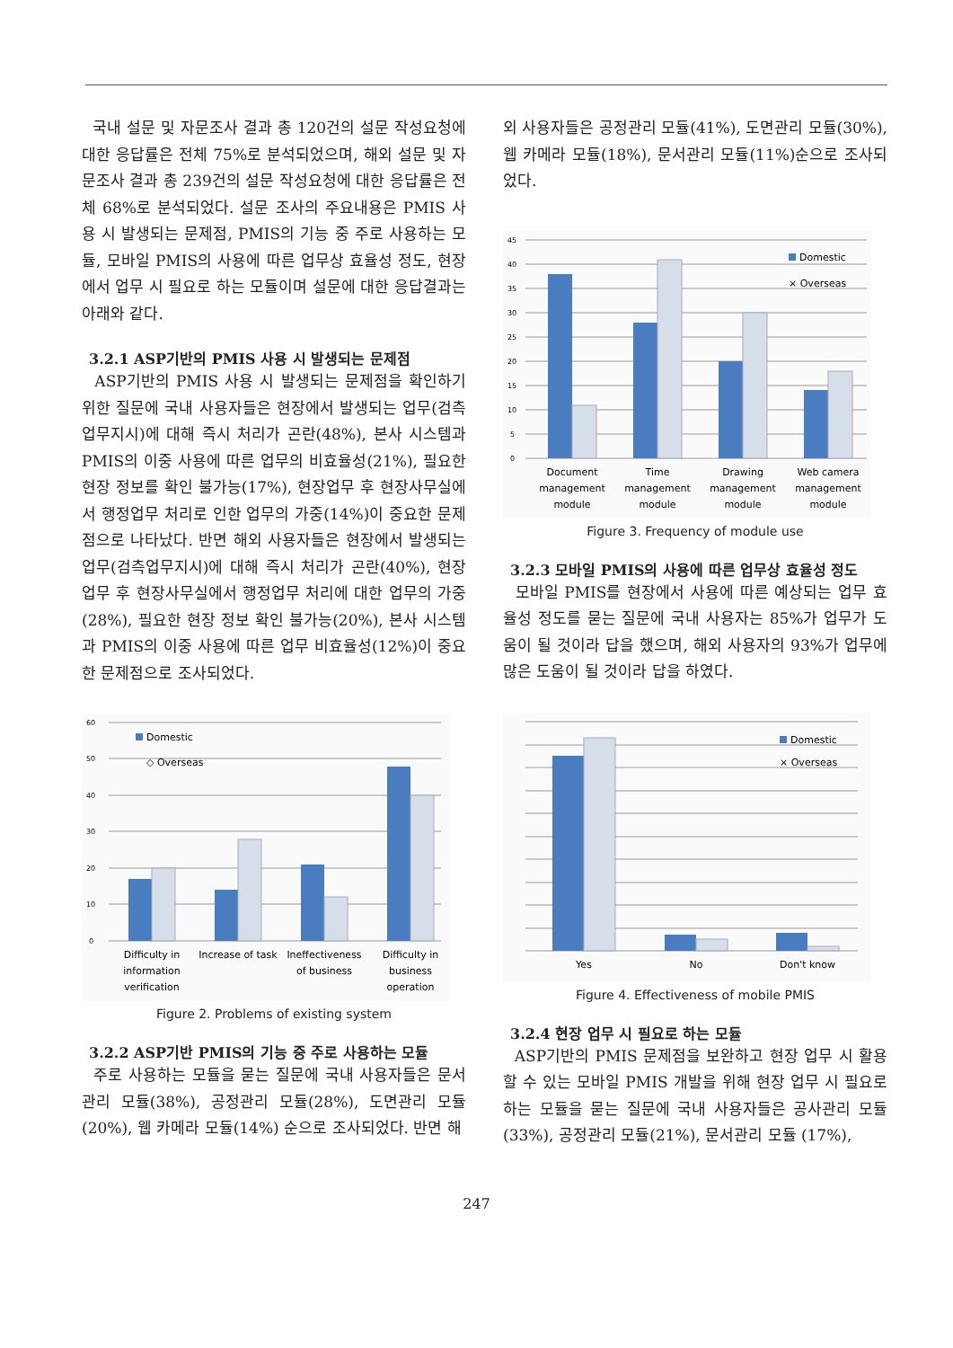국내 설문 및 자문조사 결과 총 120건의 설문 작성요청에 대한 응답률은 전체 75%로 분석되었으며, 해외 설문 및 자문조사 결과 총 239건의 설문 작성요청에 대한 응답률은 전체 68%로 분석되었다. 설문 조사의 주요내용은 PMIS 사용 시 발생되는 문제점, PMIS의 기능 중 주로 사용하는 모듈, 모바일 PMIS의 사용에 따른 업무상 효율성 정도, 현장에서 업무 시 필요로 하는 모듈이며 설문에 대한 응답결과는 아래와 같다.
3.2.1 ASP기반의 PMIS 사용 시 발생되는 문제점
ASP기반의 PMIS 사용 시 발생되는 문제점을 확인하기 위한 질문에 국내 사용자들은 현장에서 발생되는 업무(검측업무지시)에 대해 즉시 처리가 곤란(48%), 본사 시스템과 PMIS의 이중 사용에 따른 업무의 비효율성(21%), 필요한 현장 정보를 확인 불가능(17%), 현장업무 후 현장사무실에서 행정업무 처리로 인한 업무의 가중(14%)이 중요한 문제점으로 나타났다. 반면 해외 사용자들은 현장에서 발생되는 업무(검측업무지시)에 대해 즉시 처리가 곤란(40%), 현장업무 후 현장사무실에서 행정업무 처리에 대한 업무의 가중(28%), 필요한 현장 정보 확인 불가능(20%), 본사 시스템과 PMIS의 이중 사용에 따른 업무 비효율성(12%)이 중요한 문제점으로 조사되었다.
60
50
40
30
20
10
0
Domestic
◇ Overseas
Difficulty in
information
verification
Increase of task
Ineffectiveness
of business
Difficulty in
business
operation
Figure 2. Problems of existing system
3.2.2 ASP기반 PMIS의 기능 중 주로 사용하는 모듈
주로 사용하는 모듈을 묻는 질문에 국내 사용자들은 문서관리 모듈(38%), 공정관리 모듈(28%), 도면관리 모듈(20%), 웹 카메라 모듈(14%) 순으로 조사되었다. 반면 해
외 사용자들은 공정관리 모듈(41%), 도면관리 모듈(30%), 웹 카메라 모듈(18%), 문서관리 모듈(11%)순으로 조사되었다.
45
40
35
30
25
20
15
10
5
0
Domestic
× Overseas
Document
management
module
Time
management
module
Drawing
management
module
Web camera
management
module
Figure 3. Frequency of module use
3.2.3 모바일 PMIS의 사용에 따른 업무상 효율성 정도
모바일 PMIS를 현장에서 사용에 따른 예상되는 업무 효율성 정도를 묻는 질문에 국내 사용자는 85%가 업무가 도움이 될 것이라 답을 했으며, 해외 사용자의 93%가 업무에 많은 도움이 될 것이라 답을 하였다.
Domestic
× Overseas
Yes
No
Don't know
Figure 4. Effectiveness of mobile PMIS
3.2.4 현장 업무 시 필요로 하는 모듈
ASP기반의 PMIS 문제점을 보완하고 현장 업무 시 활용할 수 있는 모바일 PMIS 개발을 위해 현장 업무 시 필요로 하는 모듈을 묻는 질문에 국내 사용자들은 공사관리 모듈(33%), 공정관리 모듈(21%), 문서관리 모듈 (17%),
247